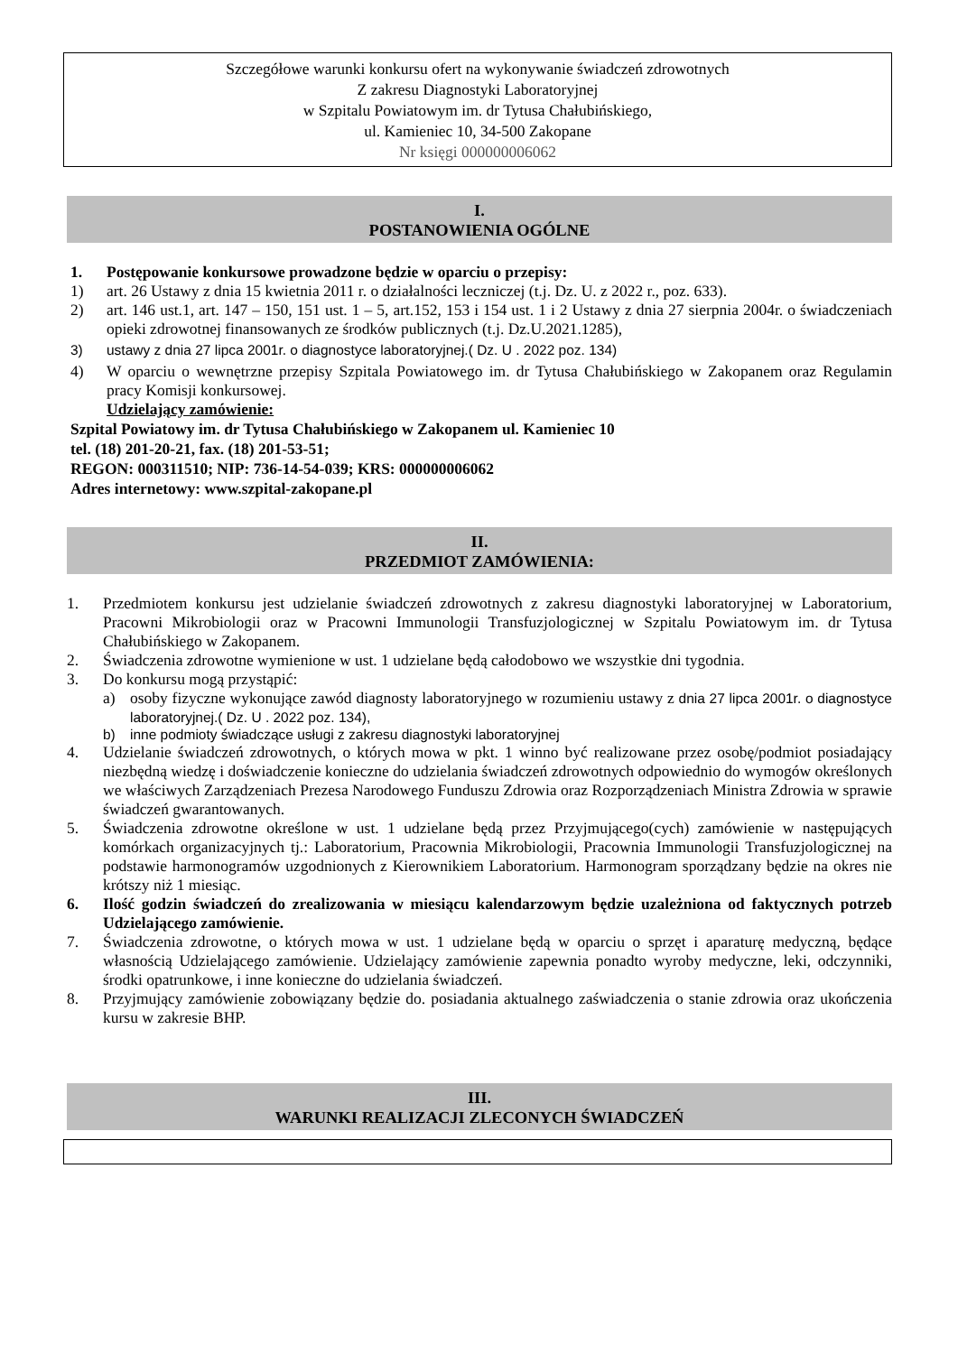Szczegółowe warunki konkursu ofert na wykonywanie świadczeń zdrowotnych
Z zakresu Diagnostyki Laboratoryjnej
w Szpitalu Powiatowym im. dr Tytusa Chałubińskiego,
ul. Kamieniec 10, 34-500 Zakopane
Nr księgi 000000006062
I.
POSTANOWIENIA OGÓLNE
1. Postępowanie konkursowe prowadzone będzie w oparciu o przepisy:
1) art. 26 Ustawy z dnia 15 kwietnia 2011 r. o działalności leczniczej (t.j. Dz. U. z 2022 r., poz. 633).
2) art. 146 ust.1, art. 147 – 150, 151 ust. 1 – 5, art.152, 153 i 154 ust. 1 i 2 Ustawy z dnia 27 sierpnia 2004r. o świadczeniach opieki zdrowotnej finansowanych ze środków publicznych (t.j. Dz.U.2021.1285),
3) ustawy z dnia 27 lipca 2001r. o diagnostyce laboratoryjnej.( Dz. U . 2022 poz. 134)
4) W oparciu o wewnętrzne przepisy Szpitala Powiatowego im. dr Tytusa Chałubińskiego w Zakopanem oraz Regulamin pracy Komisji konkursowej.
Udzielający zamówienie:
Szpital Powiatowy im. dr Tytusa Chałubińskiego w Zakopanem ul. Kamieniec 10
tel. (18) 201-20-21, fax. (18) 201-53-51;
REGON: 000311510; NIP: 736-14-54-039; KRS: 000000006062
Adres internetowy: www.szpital-zakopane.pl
II.
PRZEDMIOT ZAMÓWIENIA:
1. Przedmiotem konkursu jest udzielanie świadczeń zdrowotnych z zakresu diagnostyki laboratoryjnej w Laboratorium, Pracowni Mikrobiologii oraz w Pracowni Immunologii Transfuzjologicznej w Szpitalu Powiatowym im. dr Tytusa Chałubińskiego w Zakopanem.
2. Świadczenia zdrowotne wymienione w ust. 1 udzielane będą całodobowo we wszystkie dni tygodnia.
3. Do konkursu mogą przystąpić:
a) osoby fizyczne wykonujące zawód diagnosty laboratoryjnego w rozumieniu ustawy z dnia 27 lipca 2001r. o diagnostyce laboratoryjnej.( Dz. U . 2022 poz. 134),
b) inne podmioty świadczące usługi z zakresu diagnostyki laboratoryjnej
4. Udzielanie świadczeń zdrowotnych, o których mowa w pkt. 1 winno być realizowane przez osobę/podmiot posiadający niezbędną wiedzę i doświadczenie konieczne do udzielania świadczeń zdrowotnych odpowiednio do wymogów określonych we właściwych Zarządzeniach Prezesa Narodowego Funduszu Zdrowia oraz Rozporządzeniach Ministra Zdrowia w sprawie świadczeń gwarantowanych.
5. Świadczenia zdrowotne określone w ust. 1 udzielane będą przez Przyjmującego(cych) zamówienie w następujących komórkach organizacyjnych tj.: Laboratorium, Pracownia Mikrobiologii, Pracownia Immunologii Transfuzjologicznej na podstawie harmonogramów uzgodnionych z Kierownikiem Laboratorium. Harmonogram sporządzany będzie na okres nie krótszy niż 1 miesiąc.
6. Ilość godzin świadczeń do zrealizowania w miesiącu kalendarzowym będzie uzależniona od faktycznych potrzeb Udzielającego zamówienie.
7. Świadczenia zdrowotne, o których mowa w ust. 1 udzielane będą w oparciu o sprzęt i aparaturę medyczną, będące własnością Udzielającego zamówienie. Udzielający zamówienie zapewnia ponadto wyroby medyczne, leki, odczynniki, środki opatrunkowe, i inne konieczne do udzielania świadczeń.
8. Przyjmujący zamówienie zobowiązany będzie do. posiadania aktualnego zaświadczenia o stanie zdrowia oraz ukończenia kursu w zakresie BHP.
III.
WARUNKI REALIZACJI ZLECONYCH ŚWIADCZEŃ